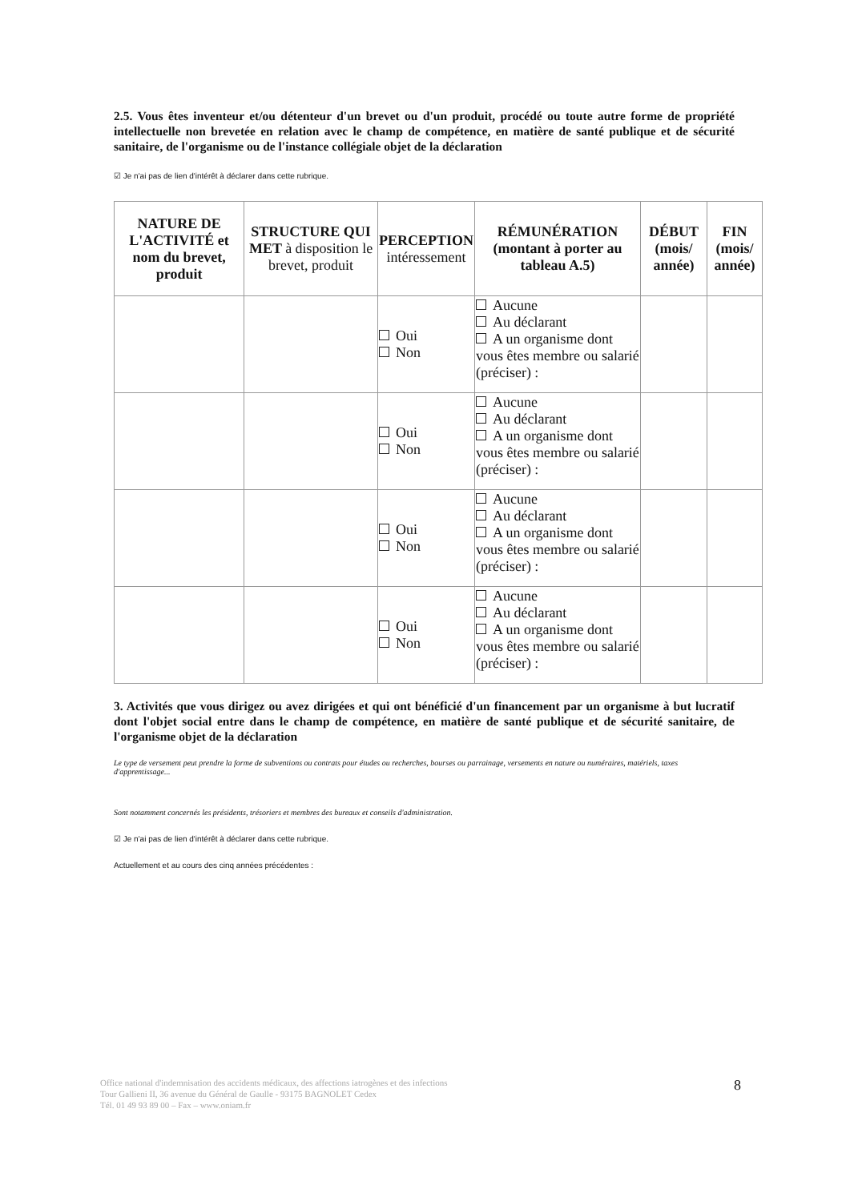2.5. Vous êtes inventeur et/ou détenteur d'un brevet ou d'un produit, procédé ou toute autre forme de propriété intellectuelle non brevetée en relation avec le champ de compétence, en matière de santé publique et de sécurité sanitaire, de l'organisme ou de l'instance collégiale objet de la déclaration
☑ Je n'ai pas de lien d'intérêt à déclarer dans cette rubrique.
| NATURE DE L'ACTIVITÉ et nom du brevet, produit | STRUCTURE QUI MET à disposition le brevet, produit | PERCEPTION intéressement | RÉMUNÉRATION (montant à porter au tableau A.5) | DÉBUT (mois/ année) | FIN (mois/ année) |
| --- | --- | --- | --- | --- | --- |
| | | Oui Non | Aucune Au déclarant A un organisme dont vous êtes membre ou salarié (préciser) : | | |
| | | Oui Non | Aucune Au déclarant A un organisme dont vous êtes membre ou salarié (préciser) : | | |
| | | Oui Non | Aucune Au déclarant A un organisme dont vous êtes membre ou salarié (préciser) : | | |
| | | Oui Non | Aucune Au déclarant A un organisme dont vous êtes membre ou salarié (préciser) : | | |
3. Activités que vous dirigez ou avez dirigées et qui ont bénéficié d'un financement par un organisme à but lucratif dont l'objet social entre dans le champ de compétence, en matière de santé publique et de sécurité sanitaire, de l'organisme objet de la déclaration
Le type de versement peut prendre la forme de subventions ou contrats pour études ou recherches, bourses ou parrainage, versements en nature ou numéraires, matériels, taxes d'apprentissage...
Sont notamment concernés les présidents, trésoriers et membres des bureaux et conseils d'administration.
☑ Je n'ai pas de lien d'intérêt à déclarer dans cette rubrique.
Actuellement et au cours des cinq années précédentes :
Office national d'indemnisation des accidents médicaux, des affections iatrogènes et des infections
Tour Gallieni II, 36 avenue du Général de Gaulle - 93175 BAGNOLET Cedex
Tél. 01 49 93 89 00 – Fax – www.oniam.fr
8